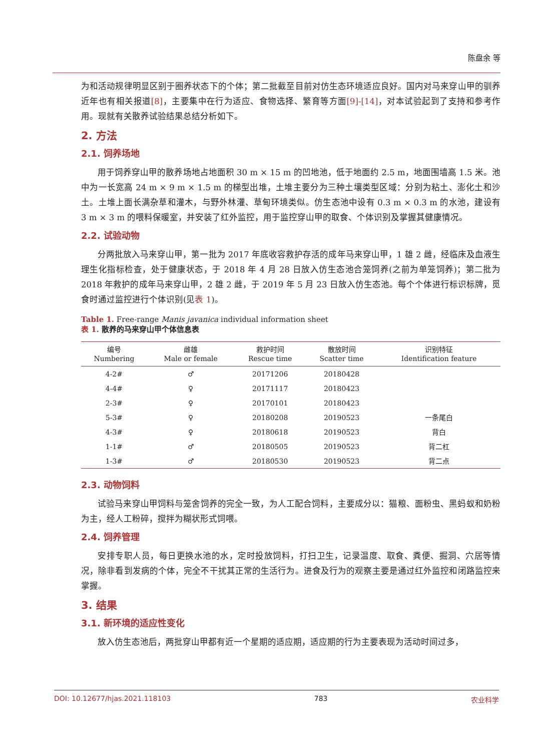陈盘余 等
为和活动规律明显区别于圈养状态下的个体；第二批截至目前对仿生态环境适应良好。国内对马来穿山甲的驯养近年也有相关报道[8]，主要集中在行为适应、食物选择、繁育等方面[9]-[14]，对本试验起到了支持和参考作用。现就有关散养试验结果总结分析如下。
2. 方法
2.1. 饲养场地
用于饲养穿山甲的散养场地占地面积 30 m × 15 m 的凹地池，低于地面约 2.5 m，地面围墙高 1.5 米。池中为一长宽高 24 m × 9 m × 1.5 m 的梯型出堆，土堆主要分为三种土壤类型区域：分别为粘土、澎化土和沙土。土堆上面长满杂草和灌木，与野外林灌、草甸环境类似。仿生态池中设有 0.3 m × 0.3 m 的水池，建设有 3 m × 3 m 的喂料保暖室，并安装了红外监控，用于监控穿山甲的取食、个体识别及掌握其健康情况。
2.2. 试验动物
分两批放入马来穿山甲，第一批为 2017 年底收容救护存活的成年马来穿山甲，1 雄 2 雌，经临床及血液生理生化指标检查，处于健康状态，于 2018 年 4 月 28 日放入仿生态池合笼饲养(之前为单笼饲养)；第二批为 2018 年救护的成年马来穿山甲，2 雄 2 雌，于 2019 年 5 月 23 日放入仿生态池。每个个体进行标识标牌，觅食时通过监控进行个体识别(见表 1)。
Table 1. Free-range Manis javanica individual information sheet
表 1. 散养的马来穿山甲个体信息表
| 编号 Numbering | 雌雄 Male or female | 救护时间 Rescue time | 散放时间 Scatter time | 识别特征 Identification feature |
| --- | --- | --- | --- | --- |
| 4-2# | ♂ | 20171206 | 20180428 | |
| 4-4# | ♀ | 20171117 | 20180423 | |
| 2-3# | ♀ | 20170101 | 20180423 | |
| 5-3# | ♀ | 20180208 | 20190523 | 一条尾白 |
| 4-3# | ♀ | 20180618 | 20190523 | 背白 |
| 1-1# | ♂ | 20180505 | 20190523 | 背二杠 |
| 1-3# | ♂ | 20180530 | 20190523 | 背二点 |
2.3. 动物饲料
试验马来穿山甲饲料与笼舍饲养的完全一致，为人工配合饲料，主要成分以：猫粮、面粉虫、黑蚂蚁和奶粉为主，经人工粉碎，搅拌为糊状形式饲喂。
2.4. 饲养管理
安排专职人员，每日更换水池的水，定时投放饲料，打扫卫生，记录温度、取食、粪便、掘洞、穴居等情况，除非看到发病的个体，完全不干扰其正常的生活行为。进食及行为的观察主要是通过红外监控和闭路监控来掌握。
3. 结果
3.1. 新环境的适应性变化
放入仿生态池后，两批穿山甲都有近一个星期的适应期，适应期的行为主要表现为活动时间过多，
DOI: 10.12677/hjas.2021.118103 783 农业科学